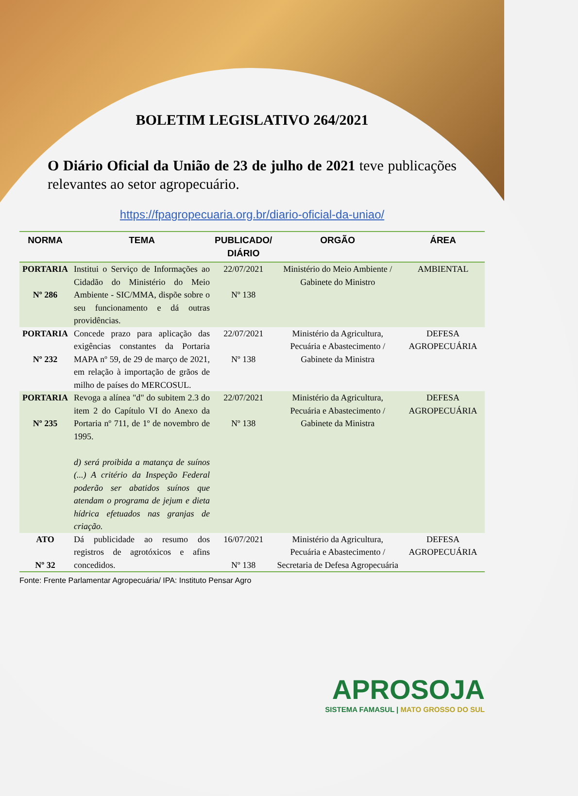BOLETIM LEGISLATIVO 264/2021
O Diário Oficial da União de 23 de julho de 2021 teve publicações relevantes ao setor agropecuário.
https://fpagropecuaria.org.br/diario-oficial-da-uniao/
| NORMA | TEMA | PUBLICADO/ DIÁRIO | ORGÃO | ÁREA |
| --- | --- | --- | --- | --- |
| PORTARIA Nº 286 | Institui o Serviço de Informações ao Cidadão do Ministério do Meio Ambiente - SIC/MMA, dispõe sobre o seu funcionamento e dá outras providências. | 22/07/2021 Nº 138 | Ministério do Meio Ambiente / Gabinete do Ministro | AMBIENTAL |
| PORTARIA Nº 232 | Concede prazo para aplicação das exigências constantes da Portaria MAPA nº 59, de 29 de março de 2021, em relação à importação de grãos de milho de países do MERCOSUL. | 22/07/2021 Nº 138 | Ministério da Agricultura, Pecuária e Abastecimento / Gabinete da Ministra | DEFESA AGROPECUÁRIA |
| PORTARIA Nº 235 | Revoga a alínea "d" do subitem 2.3 do item 2 do Capítulo VI do Anexo da Portaria nº 711, de 1º de novembro de 1995. d) será proibida a matança de suínos (...) A critério da Inspeção Federal poderão ser abatidos suínos que atendam o programa de jejum e dieta hídrica efetuados nas granjas de criação. | 22/07/2021 Nº 138 | Ministério da Agricultura, Pecuária e Abastecimento / Gabinete da Ministra | DEFESA AGROPECUÁRIA |
| ATO Nº 32 | Dá publicidade ao resumo dos registros de agrotóxicos e afins concedidos. | 16/07/2021 Nº 138 | Ministério da Agricultura, Pecuária e Abastecimento / Secretaria de Defesa Agropecuária | DEFESA AGROPECUÁRIA |
Fonte: Frente Parlamentar Agropecuária/ IPA: Instituto Pensar Agro
APROSOJA
SISTEMA FAMASUL | MATO GROSSO DO SUL